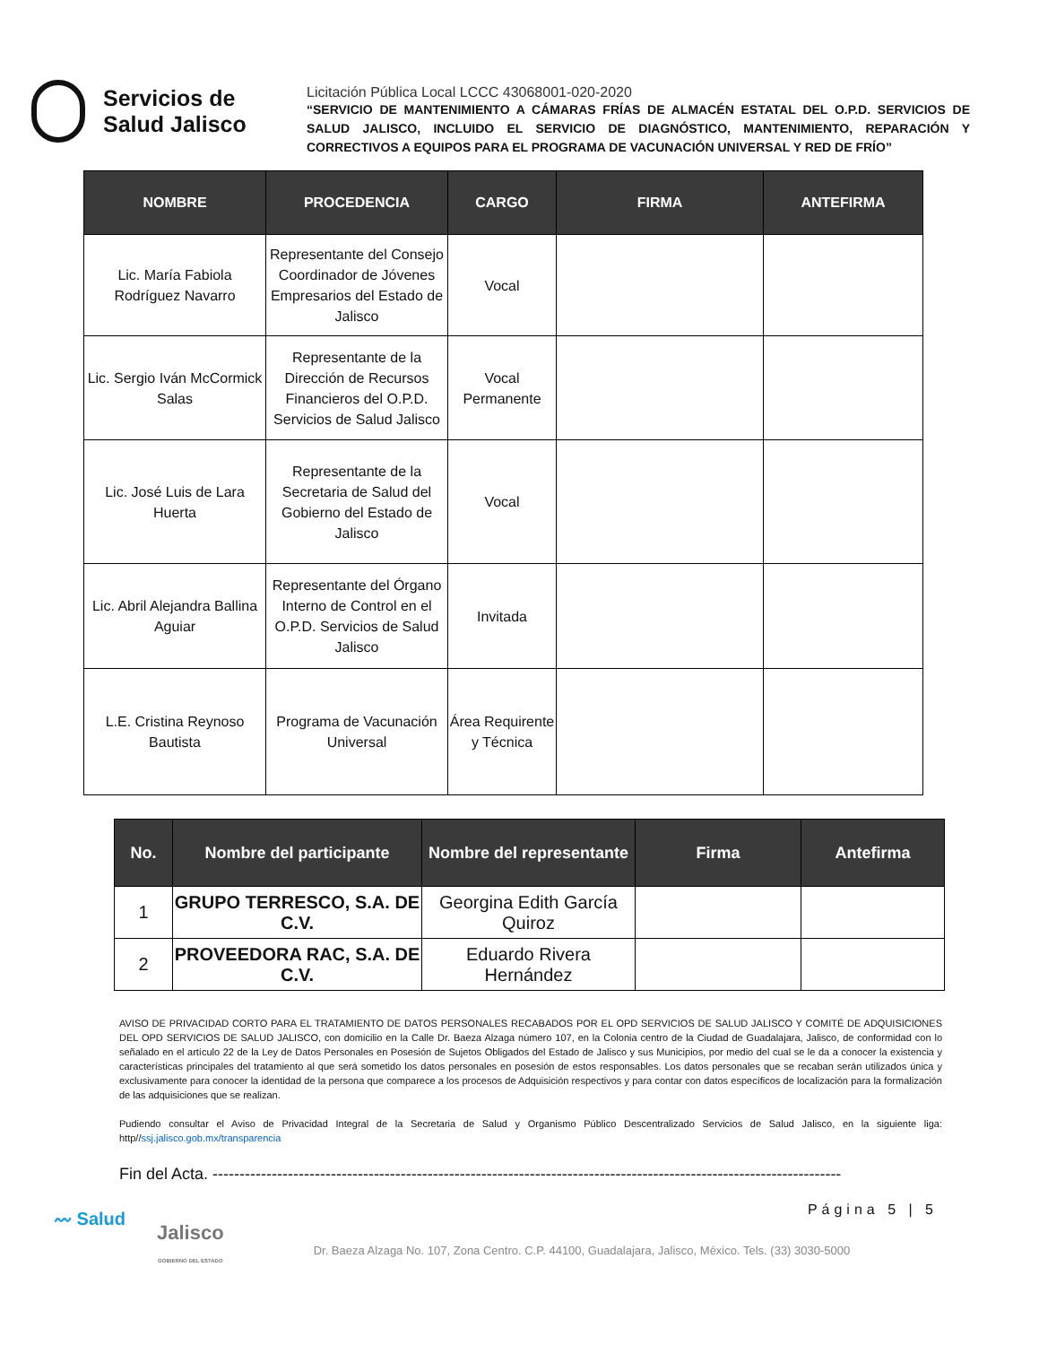Servicios de
Salud Jalisco
Licitación Pública Local LCCC 43068001-020-2020
“SERVICIO DE MANTENIMIENTO A CÁMARAS FRÍAS DE ALMACÉN ESTATAL DEL O.P.D. SERVICIOS DE SALUD JALISCO, INCLUIDO EL SERVICIO DE DIAGNÓSTICO, MANTENIMIENTO, REPARACIÓN Y CORRECTIVOS A EQUIPOS PARA EL PROGRAMA DE VACUNACIÓN UNIVERSAL Y RED DE FRÍO”
| NOMBRE | PROCEDENCIA | CARGO | FIRMA | ANTEFIRMA |
| --- | --- | --- | --- | --- |
| Lic. María Fabiola Rodríguez Navarro | Representante del Consejo Coordinador de Jóvenes Empresarios del Estado de Jalisco | Vocal | | |
| Lic. Sergio Iván McCormick Salas | Representante de la Dirección de Recursos Financieros del O.P.D. Servicios de Salud Jalisco | Vocal Permanente | | |
| Lic. José Luis de Lara Huerta | Representante de la Secretaria de Salud del Gobierno del Estado de Jalisco | Vocal | | |
| Lic. Abril Alejandra Ballina Aguiar | Representante del Órgano Interno de Control en el O.P.D. Servicios de Salud Jalisco | Invitada | | |
| L.E. Cristina Reynoso Bautista | Programa de Vacunación Universal | Área Requirente y Técnica | | |
| No. | Nombre del participante | Nombre del representante | Firma | Antefirma |
| --- | --- | --- | --- | --- |
| 1 | GRUPO TERRESCO, S.A. DE C.V. | Georgina Edith García Quiroz | | |
| 2 | PROVEEDORA RAC, S.A. DE C.V. | Eduardo Rivera Hernández | | |
AVISO DE PRIVACIDAD CORTO PARA EL TRATAMIENTO DE DATOS PERSONALES RECABADOS POR EL OPD SERVICIOS DE SALUD JALISCO Y COMITÉ DE ADQUISICIONES DEL OPD SERVICIOS DE SALUD JALISCO, con domicilio en la Calle Dr. Baeza Alzaga número 107, en la Colonia centro de la Ciudad de Guadalajara, Jalisco, de conformidad con lo señalado en el artículo 22 de la Ley de Datos Personales en Posesión de Sujetos Obligados del Estado de Jalisco y sus Municipios, por medio del cual se le da a conocer la existencia y características principales del tratamiento al que será sometido los datos personales en posesión de estos responsables. Los datos personales que se recaban serán utilizados única y exclusivamente para conocer la identidad de la persona que comparece a los procesos de Adquisición respectivos y para contar con datos específicos de localización para la formalización de las adquisiciones que se realizan.
Pudiendo consultar el Aviso de Privacidad Integral de la Secretaria de Salud y Organismo Público Descentralizado Servicios de Salud Jalisco, en la siguiente liga: http//ssj.jalisco.gob.mx/transparencia
Fin del Acta. ---------------------------------------------------------------------------------------------------------------------
Página 5 | 5
〰 Salud
Jalisco
GOBIERNO DEL ESTADO
Dr. Baeza Alzaga No. 107, Zona Centro. C.P. 44100, Guadalajara, Jalisco, México. Tels. (33) 3030-5000